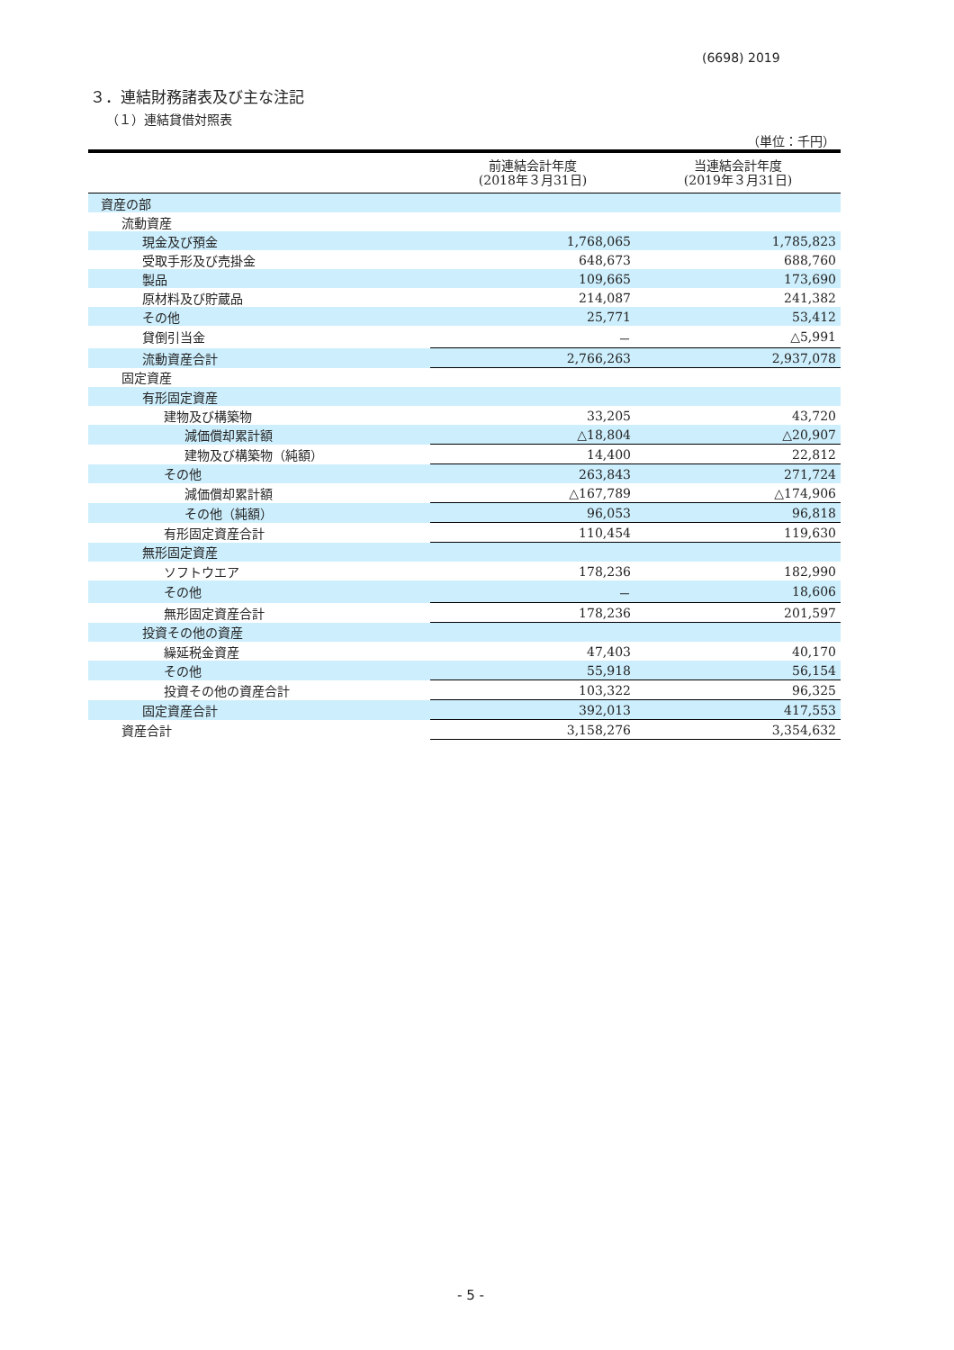(6698) 2019
３．連結財務諸表及び主な注記
（１）連結貸借対照表
（単位：千円）
| | 前連結会計年度 (2018年３月31日) | 当連結会計年度 (2019年３月31日) |
| --- | --- | --- |
| 資産の部 | | |
| 流動資産 | | |
| 現金及び預金 | 1,768,065 | 1,785,823 |
| 受取手形及び売掛金 | 648,673 | 688,760 |
| 製品 | 109,665 | 173,690 |
| 原材料及び貯蔵品 | 214,087 | 241,382 |
| その他 | 25,771 | 53,412 |
| 貸倒引当金 | － | △5,991 |
| 流動資産合計 | 2,766,263 | 2,937,078 |
| 固定資産 | | |
| 有形固定資産 | | |
| 建物及び構築物 | 33,205 | 43,720 |
| 減価償却累計額 | △18,804 | △20,907 |
| 建物及び構築物（純額） | 14,400 | 22,812 |
| その他 | 263,843 | 271,724 |
| 減価償却累計額 | △167,789 | △174,906 |
| その他（純額） | 96,053 | 96,818 |
| 有形固定資産合計 | 110,454 | 119,630 |
| 無形固定資産 | | |
| ソフトウエア | 178,236 | 182,990 |
| その他 | － | 18,606 |
| 無形固定資産合計 | 178,236 | 201,597 |
| 投資その他の資産 | | |
| 繰延税金資産 | 47,403 | 40,170 |
| その他 | 55,918 | 56,154 |
| 投資その他の資産合計 | 103,322 | 96,325 |
| 固定資産合計 | 392,013 | 417,553 |
| 資産合計 | 3,158,276 | 3,354,632 |
- 5 -